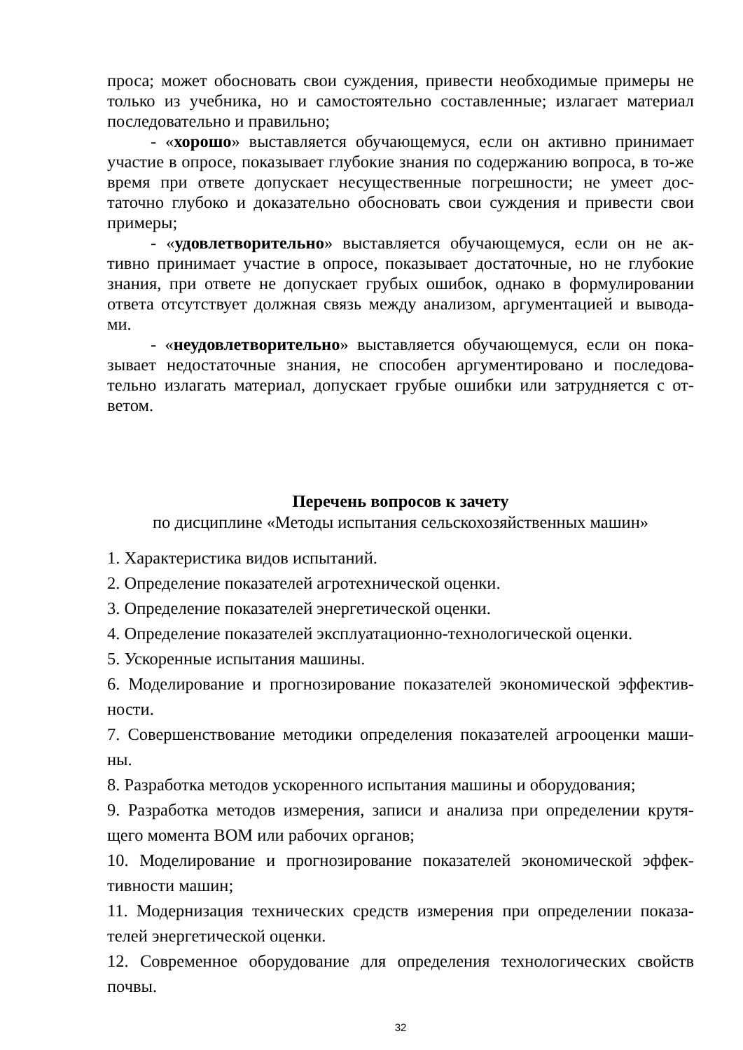проса; может обосновать свои суждения, привести необходимые примеры не только из учебника, но и самостоятельно составленные; излагает материал последовательно и правильно;
- «хорошо» выставляется обучающемуся, если он активно принимает участие в опросе, показывает глубокие знания по содержанию вопроса, в то-же время при ответе допускает несущественные погрешности; не умеет дос-таточно глубоко и доказательно обосновать свои суждения и привести свои примеры;
- «удовлетворительно» выставляется обучающемуся, если он не ак-тивно принимает участие в опросе, показывает достаточные, но не глубокие знания, при ответе не допускает грубых ошибок, однако в формулировании ответа отсутствует должная связь между анализом, аргументацией и вывода-ми.
- «неудовлетворительно» выставляется обучающемуся, если он пока-зывает недостаточные знания, не способен аргументировано и последова-тельно излагать материал, допускает грубые ошибки или затрудняется с от-ветом.
Перечень вопросов к зачету
по дисциплине «Методы испытания сельскохозяйственных машин»
1. Характеристика видов испытаний.
2. Определение показателей агротехнической оценки.
3. Определение показателей энергетической оценки.
4. Определение показателей эксплуатационно-технологической оценки.
5. Ускоренные испытания машины.
6. Моделирование и прогнозирование показателей экономической эффектив-ности.
7. Совершенствование методики определения показателей агрооценки маши-ны.
8. Разработка методов ускоренного испытания машины и оборудования;
9. Разработка методов измерения, записи и анализа при определении крутя-щего момента ВОМ или рабочих органов;
10. Моделирование и прогнозирование показателей экономической эффек-тивности машин;
11. Модернизация технических средств измерения при определении показа-телей энергетической оценки.
12. Современное оборудование для определения технологических свойств почвы.
32